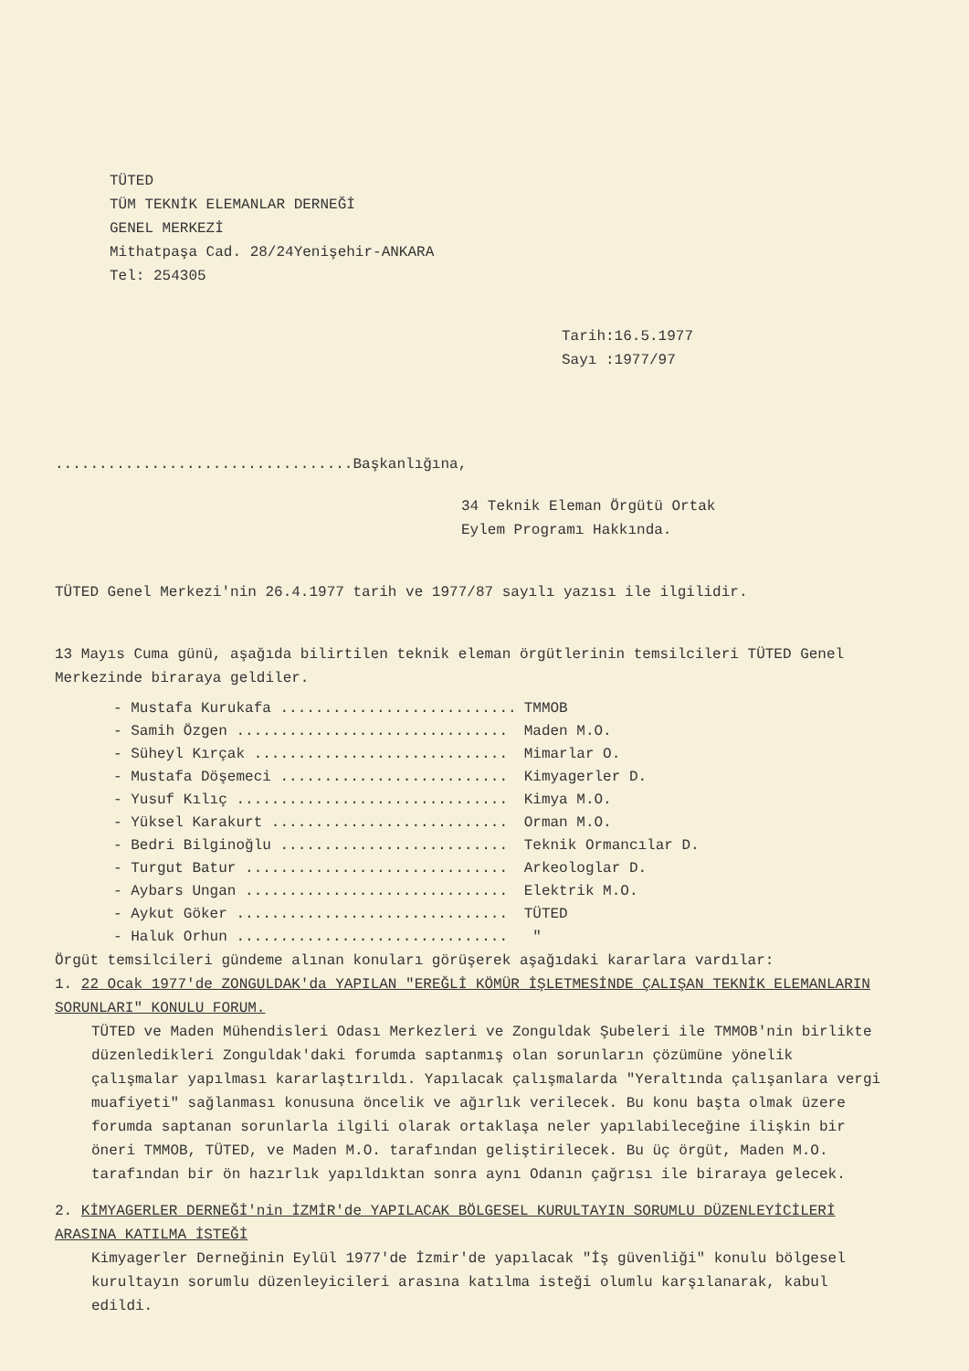TÜTED
TÜM TEKNİK ELEMANLAR DERNEĞİ
GENEL MERKEZİ
Mithatpaşa Cad. 28/24Yenişehir-ANKARA
Tel: 254305
Tarih:16.5.1977
Sayı :1977/97
..................................Başkanlığına,
34 Teknik Eleman Örgütü Ortak
Eylem Programı Hakkında.
TÜTED Genel Merkezi'nin 26.4.1977 tarih ve 1977/87 sayılı yazısı ile ilgilidir.
13 Mayıs Cuma günü, aşağıda bilirtilen teknik eleman örgütlerinin temsilcileri TÜTED Genel Merkezinde biraraya geldiler.
| - Mustafa Kurukafa ........................... | TMMOB |
| - Samih Özgen ............................... | Maden M.O. |
| - Süheyl Kırçak ............................. | Mimarlar O. |
| - Mustafa Döşemeci .......................... | Kimyagerler D. |
| - Yusuf Kılıç ............................... | Kimya M.O. |
| - Yüksel Karakurt ........................... | Orman M.O. |
| - Bedri Bilginoğlu .......................... | Teknik Ormancılar D. |
| - Turgut Batur .............................. | Arkeologlar D. |
| - Aybars Ungan .............................. | Elektrik M.O. |
| - Aykut Göker ............................... | TÜTED |
| - Haluk Orhun ............................... | " |
Örgüt temsilcileri gündeme alınan konuları görüşerek aşağıdaki kararlara vardılar:
1. 22 Ocak 1977'de ZONGULDAK'da YAPILAN "EREĞLİ KÖMÜR İŞLETMESİNDE ÇALIŞAN TEKNİK ELEMANLARIN SORUNLARI" KONULU FORUM.
TÜTED ve Maden Mühendisleri Odası Merkezleri ve Zonguldak Şubeleri ile TMMOB'nin birlikte düzenledikleri Zonguldak'daki forumda saptanmış olan sorunların çözümüne yönelik çalışmalar yapılması kararlaştırıldı. Yapılacak çalışmalarda "Yeraltında çalışanlara vergi muafiyeti" sağlanması konusuna öncelik ve ağırlık verilecek. Bu konu başta olmak üzere forumda saptanan sorunlarla ilgili olarak ortaklaşa neler yapılabileceğine ilişkin bir öneri TMMOB, TÜTED, ve Maden M.O. tarafından geliştirilecek. Bu üç örgüt, Maden M.O. tarafından bir ön hazırlık yapıldıktan sonra aynı Odanın çağrısı ile biraraya gelecek.
2. KİMYAGERLER DERNEĞİ'nin İZMİR'de YAPILACAK BÖLGESEL KURULTAYIN SORUMLU DÜZENLEYİCİLERİ ARASINA KATILMA İSTEĞİ
Kimyagerler Derneğinin Eylül 1977'de İzmir'de yapılacak "İş güvenliği" konulu bölgesel kurultayın sorumlu düzenleyicileri arasına katılma isteği olumlu karşılanarak, kabul edildi.